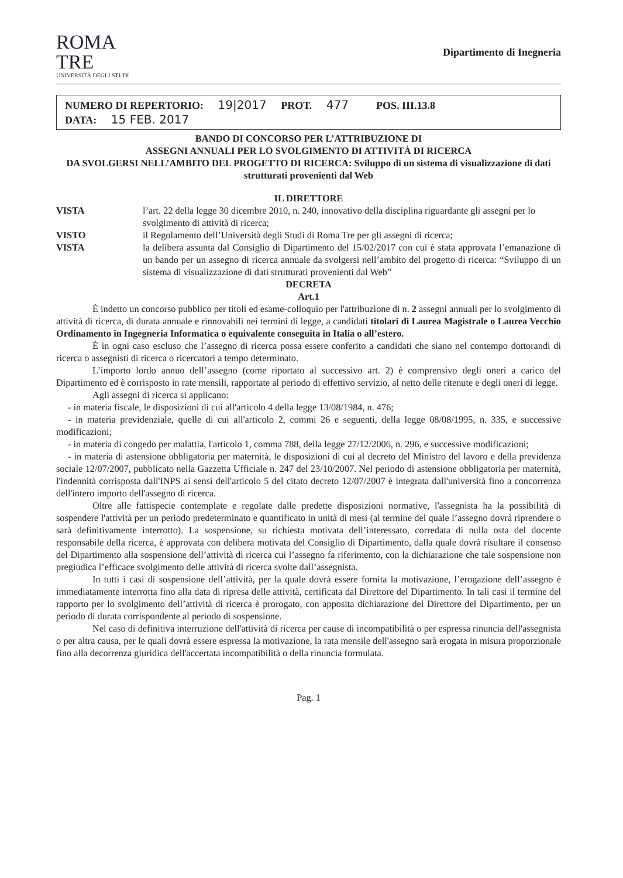ROMA
TRE
UNIVERSITÀ DEGLI STUDI
Dipartimento di Inegneria
NUMERO DI REPERTORIO: 19|2017 PROT. 477 POS. III.13.8
DATA: 15 FEB. 2017
BANDO DI CONCORSO PER L’ATTRIBUZIONE DI
ASSEGNI ANNUALI PER LO SVOLGIMENTO DI ATTIVITÀ DI RICERCA
DA SVOLGERSI NELL’AMBITO DEL PROGETTO DI RICERCA: Sviluppo di un sistema di visualizzazione di dati strutturati provenienti dal Web
IL DIRETTORE
VISTA l’art. 22 della legge 30 dicembre 2010, n. 240, innovativo della disciplina riguardante gli assegni per lo svolgimento di attività di ricerca;
VISTO il Regolamento dell’Università degli Studi di Roma Tre per gli assegni di ricerca;
VISTA la delibera assunta dal Consiglio di Dipartimento del 15/02/2017 con cui è stata approvata l’emanazione di un bando per un assegno di ricerca annuale da svolgersi nell’ambito del progetto di ricerca: “Sviluppo di un sistema di visualizzazione di dati strutturati provenienti dal Web”
DECRETA
Art.1
È indetto un concorso pubblico per titoli ed esame-colloquio per l'attribuzione di n. 2 assegni annuali per lo svolgimento di attività di ricerca, di durata annuale e rinnovabili nei termini di legge, a candidati titolari di Laurea Magistrale o Laurea Vecchio Ordinamento in Ingegneria Informatica o equivalente conseguita in Italia o all’estero.
È in ogni caso escluso che l’assegno di ricerca possa essere conferito a candidati che siano nel contempo dottorandi di ricerca o assegnisti di ricerca o ricercatori a tempo determinato.
L’importo lordo annuo dell’assegno (come riportato al successivo art. 2) è comprensivo degli oneri a carico del Dipartimento ed è corrisposto in rate mensili, rapportate al periodo di effettivo servizio, al netto delle ritenute e degli oneri di legge.
Agli assegni di ricerca si applicano:
- in materia fiscale, le disposizioni di cui all'articolo 4 della legge 13/08/1984, n. 476;
- in materia previdenziale, quelle di cui all'articolo 2, commi 26 e seguenti, della legge 08/08/1995, n. 335, e successive modificazioni;
- in materia di congedo per malattia, l'articolo 1, comma 788, della legge 27/12/2006, n. 296, e successive modificazioni;
- in materia di astensione obbligatoria per maternità, le disposizioni di cui al decreto del Ministro del lavoro e della previdenza sociale 12/07/2007, pubblicato nella Gazzetta Ufficiale n. 247 del 23/10/2007. Nel periodo di astensione obbligatoria per maternità, l'indennità corrisposta dall'INPS ai sensi dell'articolo 5 del citato decreto 12/07/2007 è integrata dall'università fino a concorrenza dell'intero importo dell'assegno di ricerca.
Oltre alle fattispecie contemplate e regolate dalle predette disposizioni normative, l'assegnista ha la possibilità di sospendere l'attività per un periodo predeterminato e quantificato in unità di mesi (al termine del quale l’assegno dovrà riprendere o sarà definitivamente interrotto). La sospensione, su richiesta motivata dell’interessato, corredata di nulla osta del docente responsabile della ricerca, è approvata con delibera motivata del Consiglio di Dipartimento, dalla quale dovrà risultare il consenso del Dipartimento alla sospensione dell’attività di ricerca cui l’assegno fa riferimento, con la dichiarazione che tale sospensione non pregiudica l’efficace svolgimento delle attività di ricerca svolte dall’assegnista.
In tutti i casi di sospensione dell’attività, per la quale dovrà essere fornita la motivazione, l’erogazione dell’assegno è immediatamente interrotta fino alla data di ripresa delle attività, certificata dal Direttore del Dipartimento. In tali casi il termine del rapporto per lo svolgimento dell’attività di ricerca è prorogato, con apposita dichiarazione del Direttore del Dipartimento, per un periodo di durata corrispondente al periodo di sospensione.
Nel caso di definitiva interruzione dell'attività di ricerca per cause di incompatibilità o per espressa rinuncia dell'assegnista o per altra causa, per le quali dovrà essere espressa la motivazione, la rata mensile dell'assegno sarà erogata in misura proporzionale fino alla decorrenza giuridica dell'accertata incompatibilità o della rinuncia formulata.
Pag. 1